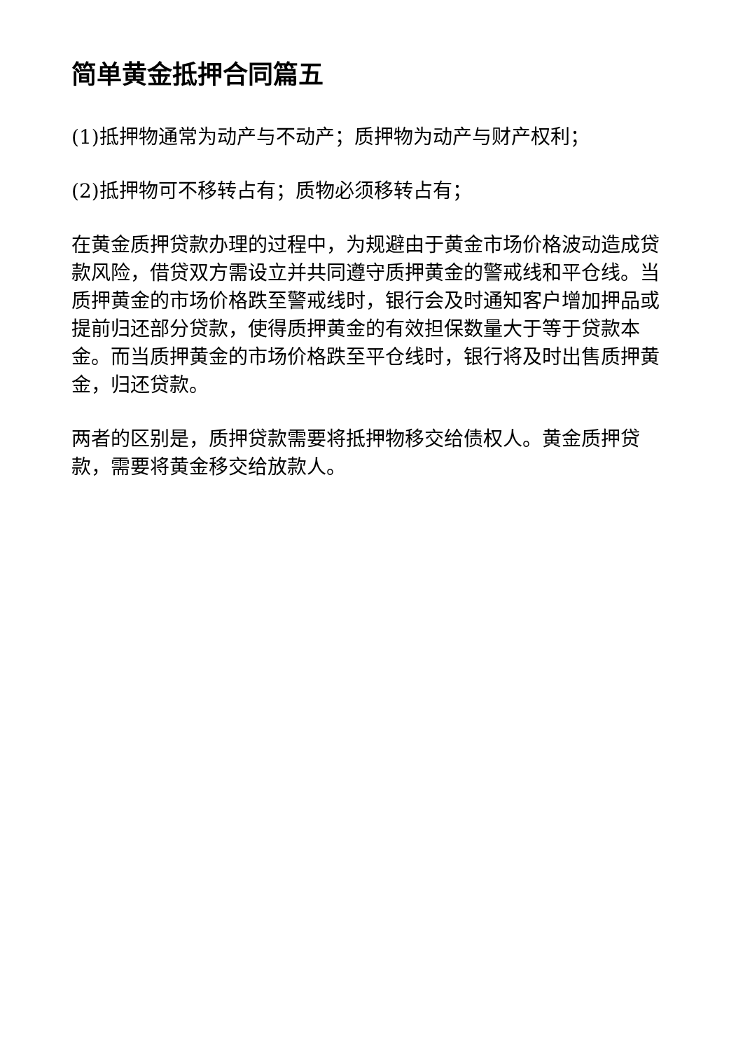简单黄金抵押合同篇五
(1)抵押物通常为动产与不动产；质押物为动产与财产权利；
(2)抵押物可不移转占有；质物必须移转占有；
在黄金质押贷款办理的过程中，为规避由于黄金市场价格波动造成贷款风险，借贷双方需设立并共同遵守质押黄金的警戒线和平仓线。当质押黄金的市场价格跌至警戒线时，银行会及时通知客户增加押品或提前归还部分贷款，使得质押黄金的有效担保数量大于等于贷款本金。而当质押黄金的市场价格跌至平仓线时，银行将及时出售质押黄金，归还贷款。
两者的区别是，质押贷款需要将抵押物移交给债权人。黄金质押贷款，需要将黄金移交给放款人。